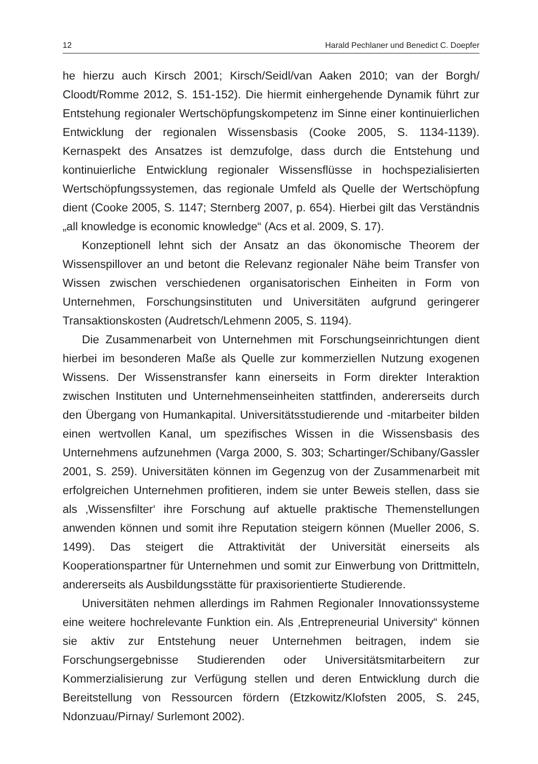12 Harald Pechlaner und Benedict C. Doepfer
he hierzu auch Kirsch 2001; Kirsch/Seidl/van Aaken 2010; van der Borgh/ Cloodt/Romme 2012, S. 151-152). Die hiermit einhergehende Dynamik führt zur Entstehung regionaler Wertschöpfungskompetenz im Sinne einer kontinuierlichen Entwicklung der regionalen Wissensbasis (Cooke 2005, S. 1134-1139). Kernaspekt des Ansatzes ist demzufolge, dass durch die Entstehung und kontinuierliche Entwicklung regionaler Wissensflüsse in hochspezialisierten Wertschöpfungssystemen, das regionale Umfeld als Quelle der Wertschöpfung dient (Cooke 2005, S. 1147; Sternberg 2007, p. 654). Hierbei gilt das Verständnis „all knowledge is economic knowledge“ (Acs et al. 2009, S. 17).
Konzeptionell lehnt sich der Ansatz an das ökonomische Theorem der Wissenspillover an und betont die Relevanz regionaler Nähe beim Transfer von Wissen zwischen verschiedenen organisatorischen Einheiten in Form von Unternehmen, Forschungsinstituten und Universitäten aufgrund geringerer Transaktionskosten (Audretsch/Lehmenn 2005, S. 1194).
Die Zusammenarbeit von Unternehmen mit Forschungseinrichtungen dient hierbei im besonderen Maße als Quelle zur kommerziellen Nutzung exogenen Wissens. Der Wissenstransfer kann einerseits in Form direkter Interaktion zwischen Instituten und Unternehmenseinheiten stattfinden, andererseits durch den Übergang von Humankapital. Universitätsstudierende und -mitarbeiter bilden einen wertvollen Kanal, um spezifisches Wissen in die Wissensbasis des Unternehmens aufzunehmen (Varga 2000, S. 303; Schartinger/Schibany/Gassler 2001, S. 259). Universitäten können im Gegenzug von der Zusammenarbeit mit erfolgreichen Unternehmen profitieren, indem sie unter Beweis stellen, dass sie als ‚Wissensfilter‘ ihre Forschung auf aktuelle praktische Themenstellungen anwenden können und somit ihre Reputation steigern können (Mueller 2006, S. 1499). Das steigert die Attraktivität der Universität einerseits als Kooperationspartner für Unternehmen und somit zur Einwerbung von Drittmitteln, andererseits als Ausbildungsstätte für praxisorientierte Studierende.
Universitäten nehmen allerdings im Rahmen Regionaler Innovationssysteme eine weitere hochrelevante Funktion ein. Als ‚Entrepreneurial University“ können sie aktiv zur Entstehung neuer Unternehmen beitragen, indem sie Forschungsergebnisse Studierenden oder Universitätsmitarbeitern zur Kommerzialisierung zur Verfügung stellen und deren Entwicklung durch die Bereitstellung von Ressourcen fördern (Etzkowitz/Klofsten 2005, S. 245, Ndonzuau/Pirnay/ Surlemont 2002).